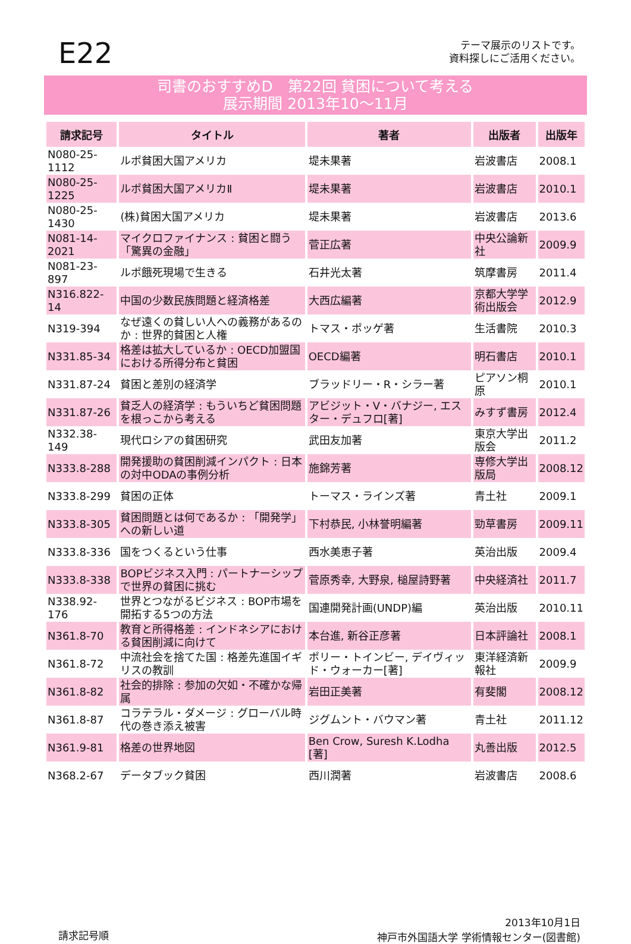E22
テーマ展示のリストです。
資料探しにご活用ください。
司書のおすすめD　第22回 貧困について考える
展示期間 2013年10～11月
| 請求記号 | タイトル | 著者 | 出版者 | 出版年 |
| --- | --- | --- | --- | --- |
| N080-25-1112 | ルポ貧困大国アメリカ | 堤未果著 | 岩波書店 | 2008.1 |
| N080-25-1225 | ルポ貧困大国アメリカⅡ | 堤未果著 | 岩波書店 | 2010.1 |
| N080-25-1430 | (株)貧困大国アメリカ | 堤未果著 | 岩波書店 | 2013.6 |
| N081-14-2021 | マイクロファイナンス : 貧困と闘う「驚異の金融」 | 菅正広著 | 中央公論新社 | 2009.9 |
| N081-23-897 | ルポ餓死現場で生きる | 石井光太著 | 筑摩書房 | 2011.4 |
| N316.822-14 | 中国の少数民族問題と経済格差 | 大西広編著 | 京都大学学術出版会 | 2012.9 |
| N319-394 | なぜ遠くの貧しい人への義務があるのか : 世界的貧困と人権 | トマス・ポッゲ著 | 生活書院 | 2010.3 |
| N331.85-34 | 格差は拡大しているか : OECD加盟国における所得分布と貧困 | OECD編著 | 明石書店 | 2010.1 |
| N331.87-24 | 貧困と差別の経済学 | ブラッドリー・R・シラー著 | ピアソン桐原 | 2010.1 |
| N331.87-26 | 貧乏人の経済学 : もういちど貧困問題を根っこから考える | アビジット・V・バナジー, エスター・デュフロ[著] | みすず書房 | 2012.4 |
| N332.38-149 | 現代ロシアの貧困研究 | 武田友加著 | 東京大学出版会 | 2011.2 |
| N333.8-288 | 開発援助の貧困削減インパクト : 日本の対中ODAの事例分析 | 施錦芳著 | 専修大学出版局 | 2008.12 |
| N333.8-299 | 貧困の正体 | トーマス・ラインズ著 | 青土社 | 2009.1 |
| N333.8-305 | 貧困問題とは何であるか : 「開発学」への新しい道 | 下村恭民, 小林誉明編著 | 勁草書房 | 2009.11 |
| N333.8-336 | 国をつくるという仕事 | 西水美恵子著 | 英治出版 | 2009.4 |
| N333.8-338 | BOPビジネス入門 : パートナーシップで世界の貧困に挑む | 菅原秀幸, 大野泉, 槌屋詩野著 | 中央経済社 | 2011.7 |
| N338.92-176 | 世界とつながるビジネス : BOP市場を開拓する5つの方法 | 国連開発計画(UNDP)編 | 英治出版 | 2010.11 |
| N361.8-70 | 教育と所得格差 : インドネシアにおける貧困削減に向けて | 本台進, 新谷正彦著 | 日本評論社 | 2008.1 |
| N361.8-72 | 中流社会を捨てた国 : 格差先進国イギリスの教訓 | ポリー・トインビー, デイヴィッド・ウォーカー[著] | 東洋経済新報社 | 2009.9 |
| N361.8-82 | 社会的排除 : 参加の欠如・不確かな帰属 | 岩田正美著 | 有斐閣 | 2008.12 |
| N361.8-87 | コラテラル・ダメージ : グローバル時代の巻き添え被害 | ジグムント・バウマン著 | 青土社 | 2011.12 |
| N361.9-81 | 格差の世界地図 | Ben Crow, Suresh K.Lodha [著] | 丸善出版 | 2012.5 |
| N368.2-67 | データブック貧困 | 西川潤著 | 岩波書店 | 2008.6 |
請求記号順
2013年10月1日
神戸市外国語大学 学術情報センター(図書館)